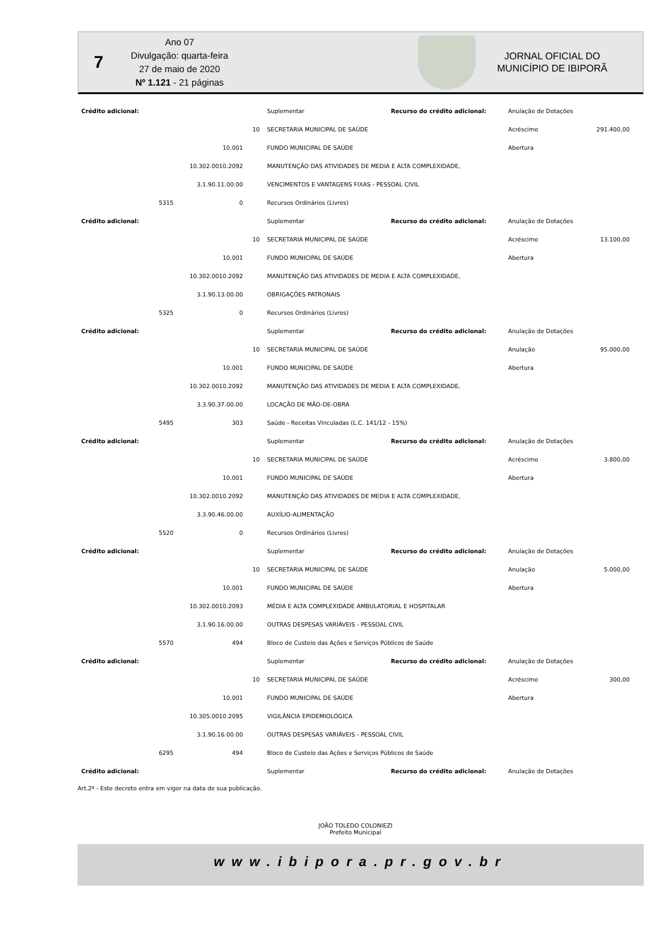7
Ano 07
Divulgação: quarta-feira
27 de maio de 2020
Nº 1.121 - 21 páginas
JORNAL OFICIAL DO
MUNICÍPIO DE IBIPORÃ
| Crédito adicional: | | | | Suplementar | Recurso do crédito adicional: | Anulação de Dotações | |
| | | | 10 | SECRETARIA MUNICIPAL DE SAÚDE | | Acréscimo | 291.400,00 |
| | | 10.001 | | FUNDO MUNICIPAL DE SAÚDE | | Abertura | |
| | | 10.302.0010.2092 | | MANUTENÇÃO DAS ATIVIDADES DE MEDIA E ALTA COMPLEXIDADE, | | | |
| | | 3.1.90.11.00.00 | | VENCIMENTOS E VANTAGENS FIXAS - PESSOAL CIVIL | | | |
| | 5315 | 0 | | Recursos Ordinários (Livres) | | | |
| Crédito adicional: | | | | Suplementar | Recurso do crédito adicional: | Anulação de Dotações | |
| | | | 10 | SECRETARIA MUNICIPAL DE SAÚDE | | Acréscimo | 13.100,00 |
| | | 10.001 | | FUNDO MUNICIPAL DE SAÚDE | | Abertura | |
| | | 10.302.0010.2092 | | MANUTENÇÃO DAS ATIVIDADES DE MEDIA E ALTA COMPLEXIDADE, | | | |
| | | 3.1.90.13.00.00 | | OBRIGAÇÕES PATRONAIS | | | |
| | 5325 | 0 | | Recursos Ordinários (Livres) | | | |
| Crédito adicional: | | | | Suplementar | Recurso do crédito adicional: | Anulação de Dotações | |
| | | | 10 | SECRETARIA MUNICIPAL DE SAÚDE | | Anulação | 95.000,00 |
| | | 10.001 | | FUNDO MUNICIPAL DE SAÚDE | | Abertura | |
| | | 10.302.0010.2092 | | MANUTENÇÃO DAS ATIVIDADES DE MEDIA E ALTA COMPLEXIDADE, | | | |
| | | 3.3.90.37.00.00 | | LOCAÇÃO DE MÃO-DE-OBRA | | | |
| | 5495 | 303 | | Saúde - Receitas Vinculadas (L.C. 141/12 - 15%) | | | |
| Crédito adicional: | | | | Suplementar | Recurso do crédito adicional: | Anulação de Dotações | |
| | | | 10 | SECRETARIA MUNICIPAL DE SAÚDE | | Acréscimo | 3.800,00 |
| | | 10.001 | | FUNDO MUNICIPAL DE SAÚDE | | Abertura | |
| | | 10.302.0010.2092 | | MANUTENÇÃO DAS ATIVIDADES DE MEDIA E ALTA COMPLEXIDADE, | | | |
| | | 3.3.90.46.00.00 | | AUXÍLIO-ALIMENTAÇÃO | | | |
| | 5520 | 0 | | Recursos Ordinários (Livres) | | | |
| Crédito adicional: | | | | Suplementar | Recurso do crédito adicional: | Anulação de Dotações | |
| | | | 10 | SECRETARIA MUNICIPAL DE SAÚDE | | Anulação | 5.000,00 |
| | | 10.001 | | FUNDO MUNICIPAL DE SAÚDE | | Abertura | |
| | | 10.302.0010.2093 | | MÉDIA E ALTA COMPLEXIDADE AMBULATORIAL E HOSPITALAR | | | |
| | | 3.1.90.16.00.00 | | OUTRAS DESPESAS VARIÁVEIS - PESSOAL CIVIL | | | |
| | 5570 | 494 | | Bloco de Custeio das Ações e Serviços Públicos de Saúde | | | |
| Crédito adicional: | | | | Suplementar | Recurso do crédito adicional: | Anulação de Dotações | |
| | | | 10 | SECRETARIA MUNICIPAL DE SAÚDE | | Acréscimo | 300,00 |
| | | 10.001 | | FUNDO MUNICIPAL DE SAÚDE | | Abertura | |
| | | 10.305.0010.2095 | | VIGILÂNCIA EPIDEMIOLÓGICA | | | |
| | | 3.1.90.16.00.00 | | OUTRAS DESPESAS VARIÁVEIS - PESSOAL CIVIL | | | |
| | 6295 | 494 | | Bloco de Custeio das Ações e Serviços Públicos de Saúde | | | |
| Crédito adicional: | | | | Suplementar | Recurso do crédito adicional: | Anulação de Dotações | |
Art.2º - Este decreto entra em vigor na data de sua publicação.
JOÃO TOLEDO COLONIEZI
Prefeito Municipal
www.ibipora.pr.gov.br